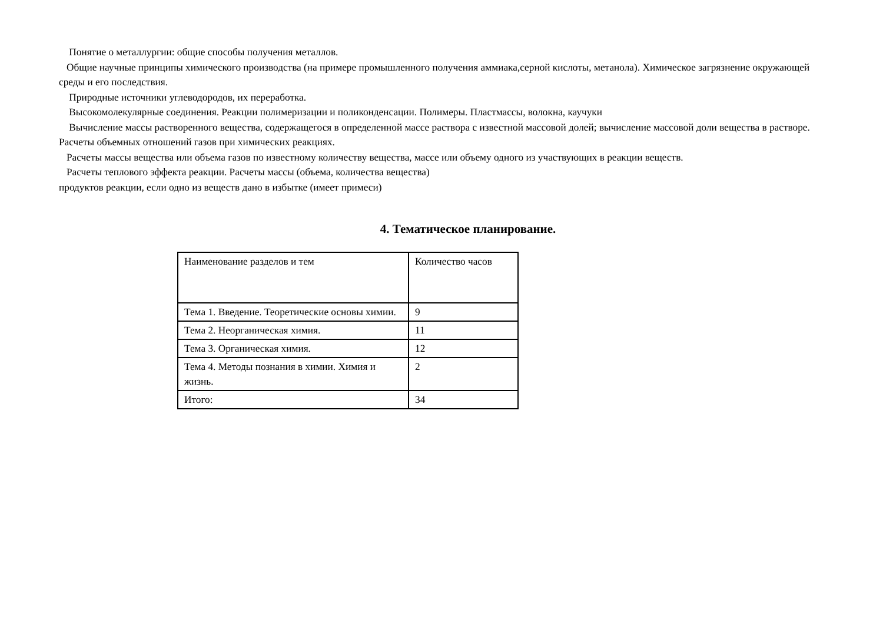Понятие о металлургии: общие способы получения металлов.
Общие научные принципы химического производства (на примере промышленного получения аммиака,серной кислоты, метанола). Химическое загрязнение окружающей среды и его последствия.
Природные источники углеводородов, их переработка.
Высокомолекулярные соединения. Реакции полимеризации и поликонденсации. Полимеры. Пластмассы, волокна, каучуки
Вычисление массы растворенного вещества, содержащегося в определенной массе раствора с известной массовой долей; вычисление массовой доли вещества в растворе. Расчеты объемных отношений газов при химических реакциях.
Расчеты массы вещества или объема газов по известному количеству вещества, массе или объему одного из участвующих в реакции веществ.
Расчеты теплового эффекта реакции. Расчеты массы (объема, количества вещества)
продуктов реакции, если одно из веществ дано в избытке (имеет примеси)
4. Тематическое планирование.
| Наименование разделов и тем | Количество часов |
| Тема 1. Введение. Теоретические основы химии. | 9 |
| Тема 2. Неорганическая химия. | 11 |
| Тема 3. Органическая химия. | 12 |
| Тема 4. Методы познания в химии. Химия и жизнь. | 2 |
| Итого: | 34 |